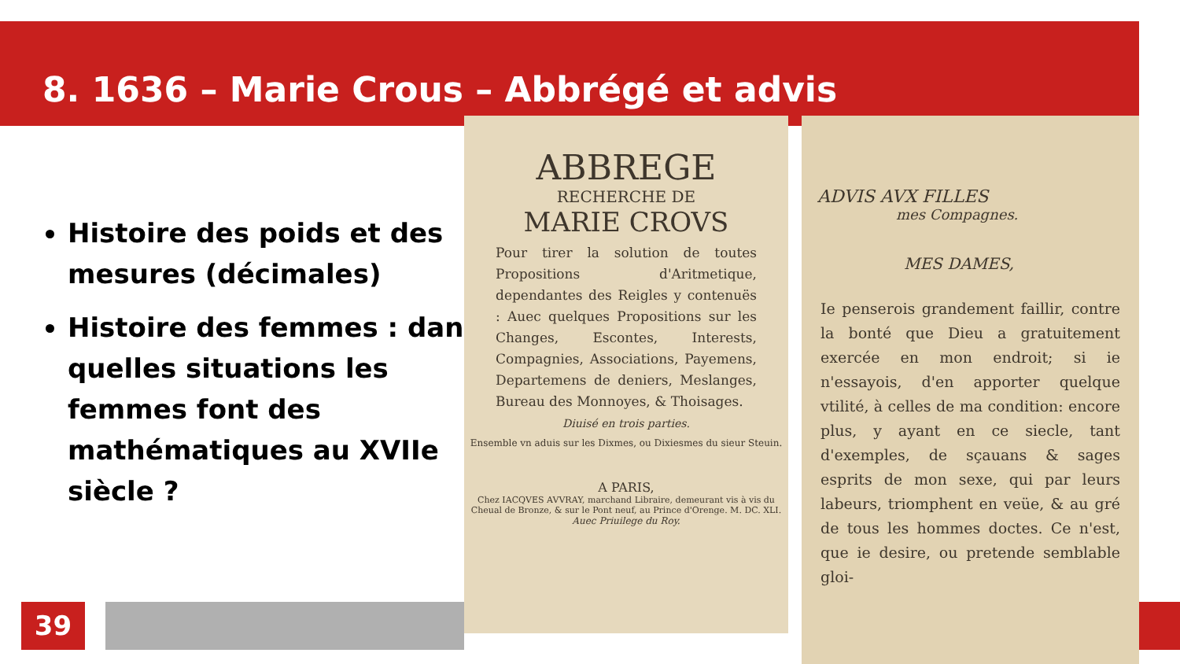8. 1636 – Marie Crous – Abbrégé et advis
Histoire des poids et des mesures (décimales)
Histoire des femmes : dans quelles situations les femmes font des mathématiques au XVIIe siècle ?
ABBREGE
RECHERCHE DE
MARIE CROVS
Pour tirer la solution de toutes Propositions d'Aritmetique, dependantes des Reigles y contenuës : Auec quelques Propositions sur les Changes, Escontes, Interests, Compagnies, Associations, Payemens, Departemens de deniers, Meslanges, Bureau des Monnoyes, & Thoisages.
Diuisé en trois parties.
Ensemble vn aduis sur les Dixmes, ou Dixiesmes du sieur Steuin.
A PARIS,
Chez IACQVES AVVRAY, marchand Libraire, demeurant vis à vis du Cheual de Bronze, & sur le Pont neuf, au Prince d'Orenge. M. DC. XLI.
Auec Priuilege du Roy.
ADVIS AVX FILLES
mes Compagnes.
MES DAMES,
Ie penserois grandement faillir, contre la bonté que Dieu a gratuitement exercée en mon endroit; si ie n'essayois, d'en apporter quelque vtilité, à celles de ma condition: encore plus, y ayant en ce siecle, tant d'exemples, de sçauans & sages esprits de mon sexe, qui par leurs labeurs, triomphent en veüe, & au gré de tous les hommes doctes. Ce n'est, que ie desire, ou pretende semblable gloi-
39